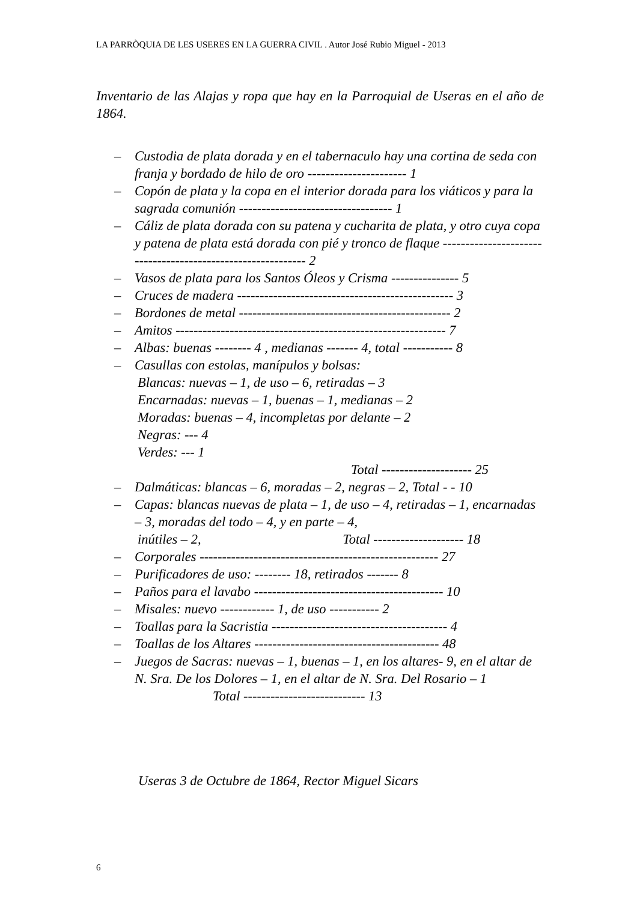LA PARRÒQUIA DE LES USERES EN LA GUERRA CIVIL . Autor José Rubio Miguel - 2013
Inventario de las Alajas y ropa que hay en la Parroquial de Useras en el año de 1864.
– Custodia de plata dorada y en el tabernaculo hay una cortina de seda con franja y bordado de hilo de oro ---------------------- 1
– Copón de plata y la copa en el interior dorada para los viáticos y para la sagrada comunión ---------------------------------- 1
– Cáliz de plata dorada con su patena y cucharita de plata, y otro cuya copa y patena de plata está dorada con pié y tronco de flaque ------------------------------------------------------------ 2
– Vasos de plata para los Santos Óleos y Crisma --------------- 5
– Cruces de madera ------------------------------------------------ 3
– Bordones de metal ----------------------------------------------- 2
– Amitos ------------------------------------------------------------ 7
– Albas: buenas -------- 4 , medianas ------- 4, total ----------- 8
– Casullas con estolas, manípulos y bolsas:
Blancas: nuevas – 1, de uso – 6, retiradas – 3
Encarnadas: nuevas – 1, buenas – 1, medianas – 2
Moradas: buenas – 4, incompletas por delante – 2
Negras: --- 4
Verdes: --- 1
Total -------------------- 25
– Dalmáticas: blancas – 6, moradas – 2, negras – 2, Total - - 10
– Capas: blancas nuevas de plata – 1, de uso – 4, retiradas – 1, encarnadas – 3, moradas del todo – 4, y en parte – 4,
inútiles – 2, Total -------------------- 18
– Corporales ----------------------------------------------------- 27
– Purificadores de uso: -------- 18, retirados ------- 8
– Paños para el lavabo ------------------------------------------ 10
– Misales: nuevo ------------ 1, de uso ----------- 2
– Toallas para la Sacristia --------------------------------------- 4
– Toallas de los Altares ----------------------------------------- 48
– Juegos de Sacras: nuevas – 1, buenas – 1, en los altares- 9, en el altar de N. Sra. De los Dolores – 1, en el altar de N. Sra. Del Rosario – 1 Total --------------------------- 13
Useras 3 de Octubre de 1864, Rector Miguel Sicars
6